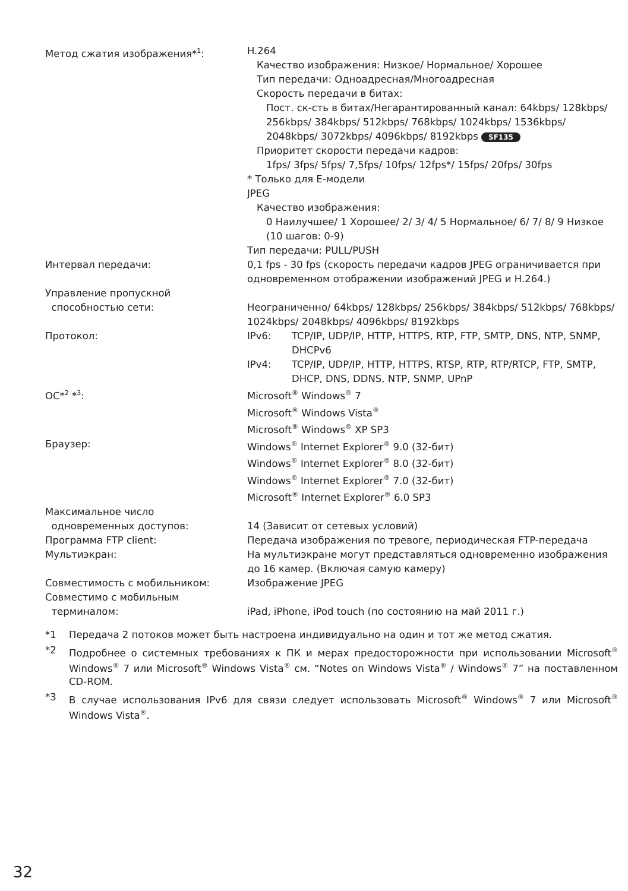| Метод сжатия изображения*<sup>1</sup>: | H.264 Качество изображения: Низкое/ Нормальное/ Хорошее Тип передачи: Одноадресная/Многоадресная Скорость передачи в битах: Пост. ск-сть в битах/Негарантированный канал: 64kbps/ 128kbps/ 256kbps/ 384kbps/ 512kbps/ 768kbps/ 1024kbps/ 1536kbps/ 2048kbps/ 3072kbps/ 4096kbps/ 8192kbps SF135 Приоритет скорости передачи кадров: 1fps/ 3fps/ 5fps/ 7,5fps/ 10fps/ 12fps*/ 15fps/ 20fps/ 30fps * Только для E-модели JPEG Качество изображения: 0 Наилучшее/ 1 Хорошее/ 2/ 3/ 4/ 5 Нормальное/ 6/ 7/ 8/ 9 Низкое (10 шагов: 0-9) Тип передачи: PULL/PUSH |
| Интервал передачи: | 0,1 fps - 30 fps (скорость передачи кадров JPEG ограничивается при одновременном отображении изображений JPEG и H.264.) |
| Управление пропускной способностью сети: | Неограниченно/ 64kbps/ 128kbps/ 256kbps/ 384kbps/ 512kbps/ 768kbps/ 1024kbps/ 2048kbps/ 4096kbps/ 8192kbps |
| Протокол: | / IPv6: / TCP/IP, UDP/IP, HTTP, HTTPS, RTP, FTP, SMTP, DNS, NTP, SNMP, DHCPv6 / / IPv4: / TCP/IP, UDP/IP, HTTP, HTTPS, RTSP, RTP, RTP/RTCP, FTP, SMTP, DHCP, DNS, DDNS, NTP, SNMP, UPnP / |
| OC*<sup>2</sup> *<sup>3</sup>: | Microsoft<sup>®</sup> Windows<sup>®</sup> 7 Microsoft<sup>®</sup> Windows Vista<sup>®</sup> Microsoft<sup>®</sup> Windows<sup>®</sup> XP SP3 |
| Браузер: | Windows<sup>®</sup> Internet Explorer<sup>®</sup> 9.0 (32-бит) Windows<sup>®</sup> Internet Explorer<sup>®</sup> 8.0 (32-бит) Windows<sup>®</sup> Internet Explorer<sup>®</sup> 7.0 (32-бит) Microsoft<sup>®</sup> Internet Explorer<sup>®</sup> 6.0 SP3 |
| Максимальное число одновременных доступов: | 14 (Зависит от сетевых условий) |
| Программа FTP client: | Передача изображения по тревоге, периодическая FTP-передача |
| Мультиэкран: | На мультиэкране могут представляться одновременно изображения до 16 камер. (Включая самую камеру) |
| Совместимость с мобильником: | Изображение JPEG |
| Совместимо с мобильным терминалом: | iPad, iPhone, iPod touch (по состоянию на май 2011 г.) |
*1 Передача 2 потоков может быть настроена индивидуально на один и тот же метод сжатия.
*2 Подробнее о системных требованиях к ПК и мерах предосторожности при использовании Microsoft<sup>®</sup> Windows<sup>®</sup> 7 или Microsoft<sup>®</sup> Windows Vista<sup>®</sup> см. “Notes on Windows Vista<sup>®</sup> / Windows<sup>®</sup> 7” на поставленном CD-ROM.
*3 В случае использования IPv6 для связи следует использовать Microsoft<sup>®</sup> Windows<sup>®</sup> 7 или Microsoft<sup>®</sup> Windows Vista<sup>®</sup>.
32